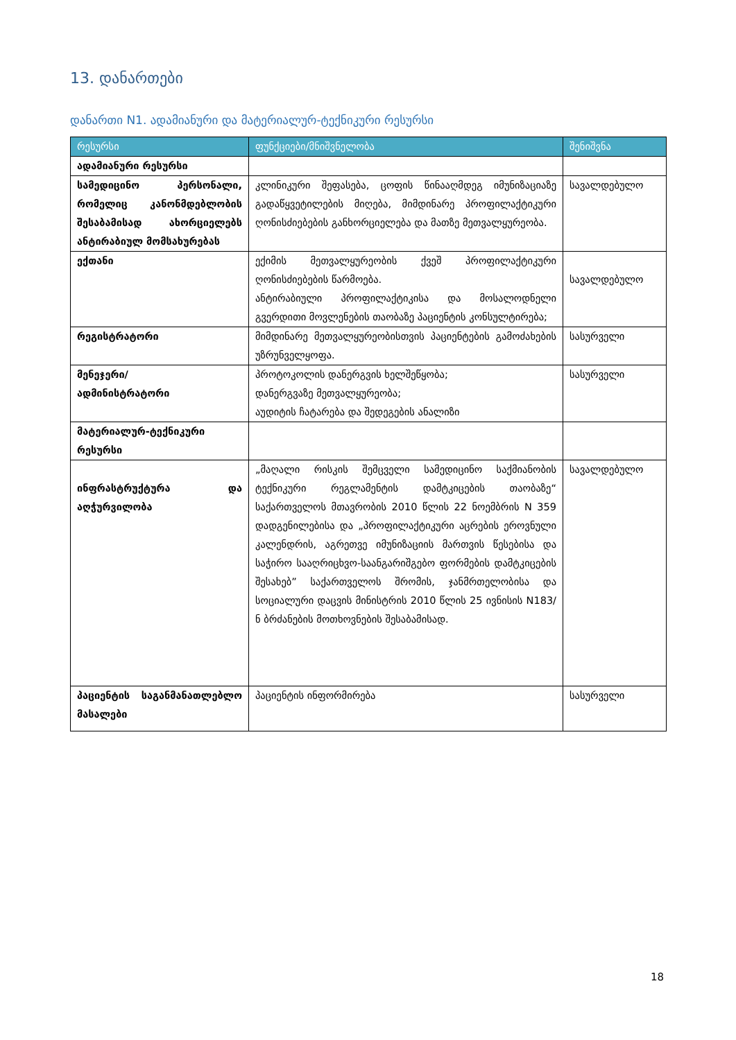13. დანართები
დანართი N1. ადამიანური და მატერიალურ-ტექნიკური რესურსი
| რესურსი | ფუნქციები/მნიშვნელობა | შენიშვნა |
| --- | --- | --- |
| ადამიანური რესურსი | | |
| სამედიცინო პერსონალი, რომელიც კანონმდებლობის შესაბამისად ახორციელებს ანტირაბიულ მომსახურებას | კლინიკური შეფასება, ცოფის წინააღმდეგ იმუნიზაციაზე გადაწყვეტილების მიღება, მიმდინარე პროფილაქტიკური ღონისძიებების განხორციელება და მათზე მეთვალყურეობა. | სავალდებულო |
| ექთანი | ექიმის მეთვალყურეობის ქვეშ პროფილაქტიკური ღონისძიებების წარმოება. ანტირაბიული პროფილაქტიკისა და მოსალოდნელი გვერდითი მოვლენების თაობაზე პაციენტის კონსულტირება; | სავალდებულო |
| რეგისტრატორი | მიმდინარე მეთვალყურეობისთვის პაციენტების გამოძახების უზრუნველყოფა. | სასურველი |
| მენეჯერი/ ადმინისტრატორი | პროტოკოლის დანერგვის ხელშეწყობა; დანერგვაზე მეთვალყურეობა; აუდიტის ჩატარება და შედეგების ანალიზი | სასურველი |
| მატერიალურ-ტექნიკური რესურსი | | |
| ინფრასტრუქტურა და აღჭურვილობა | „მაღალი რისკის შემცველი სამედიცინო საქმიანობის ტექნიკური რეგლამენტის დამტკიცების თაობაზე“ საქართველოს მთავრობის 2010 წლის 22 ნოემბრის N 359 დადგენილებისა და „პროფილაქტიკური აცრების ეროვნული კალენდრის, აგრეთვე იმუნიზაციის მართვის წესებისა და საჭირო სააღრიცხვო-საანგარიშგებო ფორმების დამტკიცების შესახებ” საქართველოს შრომის, ჯანმრთელობისა და სოციალური დაცვის მინისტრის 2010 წლის 25 ივნისის N183/ნ ბრძანების მოთხოვნების შესაბამისად. | სავალდებულო |
| პაციენტის საგანმანათლებლო მასალები | პაციენტის ინფორმირება | სასურველი |
18